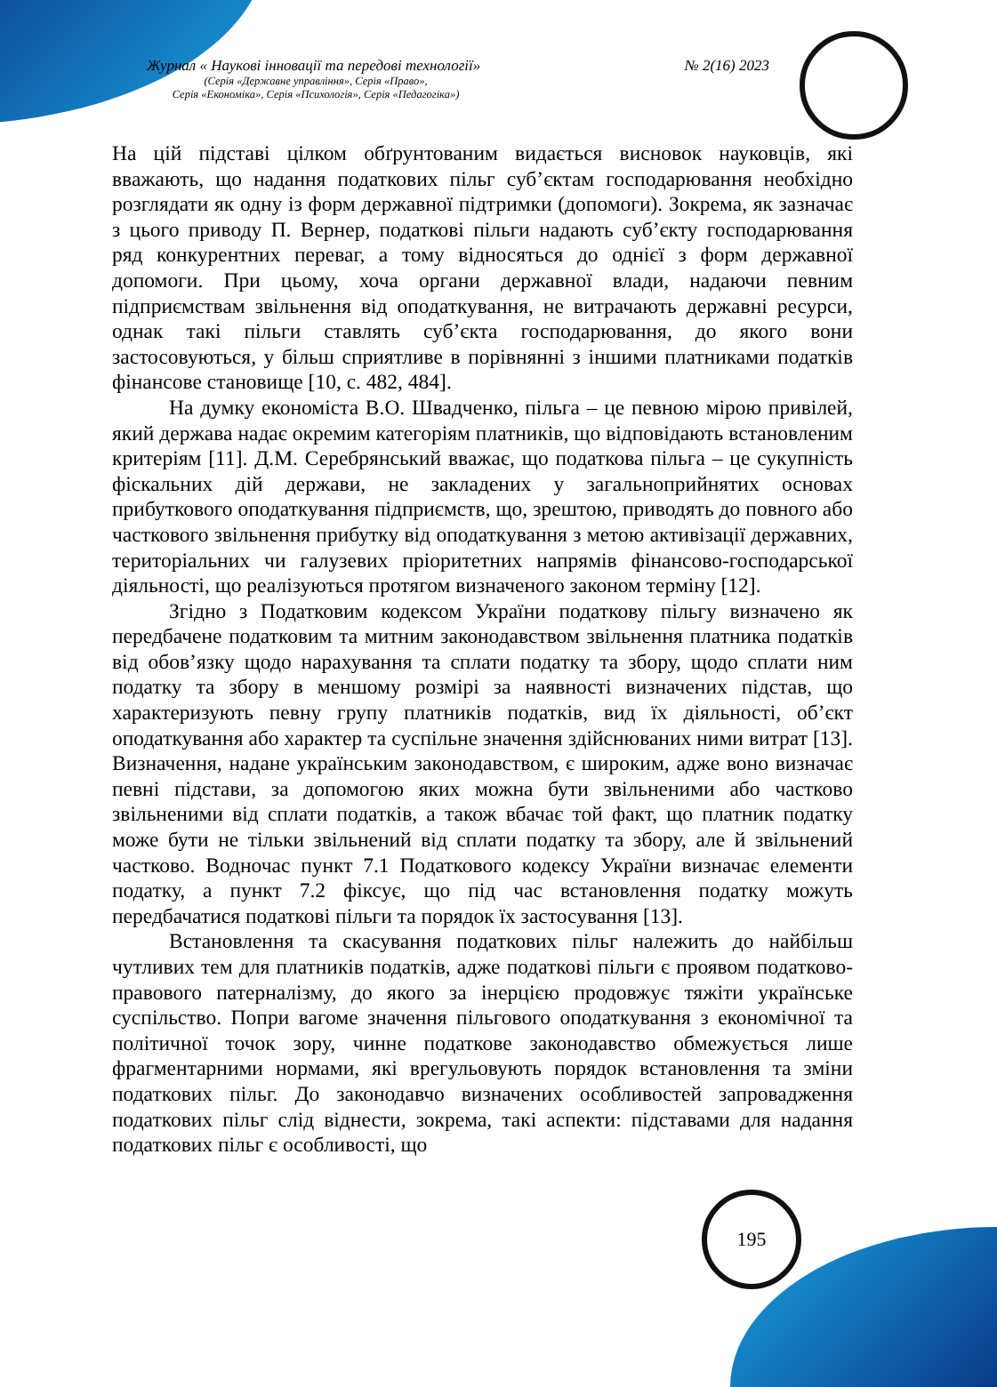Журнал « Наукові інновації та передові технології» № 2(16) 2023
(Серія «Державне управління», Серія «Право»,
Серія «Економіка», Серія «Психологія», Серія «Педагогіка»)
На цій підставі цілком обґрунтованим видається висновок науковців, які вважають, що надання податкових пільг суб’єктам господарювання необхідно розглядати як одну із форм державної підтримки (допомоги). Зокрема, як зазначає з цього приводу П. Вернер, податкові пільги надають суб’єкту господарювання ряд конкурентних переваг, а тому відносяться до однієї з форм державної допомоги. При цьому, хоча органи державної влади, надаючи певним підприємствам звільнення від оподаткування, не витрачають державні ресурси, однак такі пільги ставлять суб’єкта господарювання, до якого вони застосовуються, у більш сприятливе в порівнянні з іншими платниками податків фінансове становище [10, с. 482, 484].
На думку економіста В.О. Швадченко, пільга – це певною мірою привілей, який держава надає окремим категоріям платників, що відповідають встановленим критеріям [11]. Д.М. Серебрянський вважає, що податкова пільга – це сукупність фіскальних дій держави, не закладених у загальноприйнятих основах прибуткового оподаткування підприємств, що, зрештою, приводять до повного або часткового звільнення прибутку від оподаткування з метою активізації державних, територіальних чи галузевих пріоритетних напрямів фінансово-господарської діяльності, що реалізуються протягом визначеного законом терміну [12].
Згідно з Податковим кодексом України податкову пільгу визначено як передбачене податковим та митним законодавством звільнення платника податків від обов’язку щодо нарахування та сплати податку та збору, щодо сплати ним податку та збору в меншому розмірі за наявності визначених підстав, що характеризують певну групу платників податків, вид їх діяльності, об’єкт оподаткування або характер та суспільне значення здійснюваних ними витрат [13]. Визначення, надане українським законодавством, є широким, адже воно визначає певні підстави, за допомогою яких можна бути звільненими або частково звільненими від сплати податків, а також вбачає той факт, що платник податку може бути не тільки звільнений від сплати податку та збору, але й звільнений частково. Водночас пункт 7.1 Податкового кодексу України визначає елементи податку, а пункт 7.2 фіксує, що під час встановлення податку можуть передбачатися податкові пільги та порядок їх застосування [13].
Встановлення та скасування податкових пільг належить до найбільш чутливих тем для платників податків, адже податкові пільги є проявом податково-правового патерналізму, до якого за інерцією продовжує тяжіти українське суспільство. Попри вагоме значення пільгового оподаткування з економічної та політичної точок зору, чинне податкове законодавство обмежується лише фрагментарними нормами, які врегульовують порядок встановлення та зміни податкових пільг. До законодавчо визначених особливостей запровадження податкових пільг слід віднести, зокрема, такі аспекти: підставами для надання податкових пільг є особливості, що
195